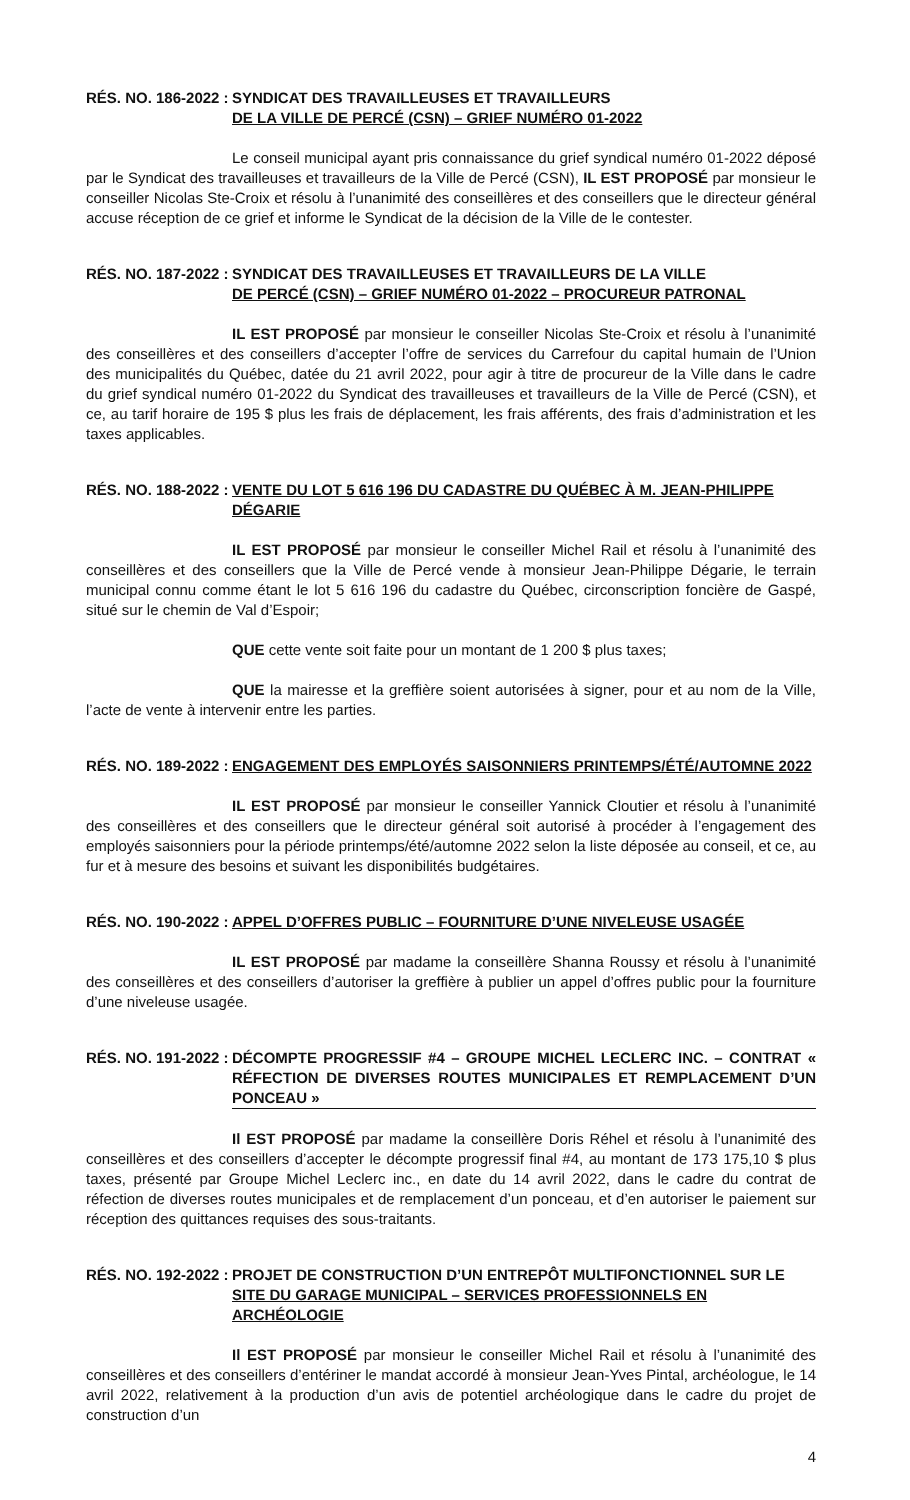RÉS. NO. 186-2022 :
SYNDICAT DES TRAVAILLEUSES ET TRAVAILLEURS
DE LA VILLE DE PERCÉ (CSN) – GRIEF NUMÉRO 01-2022
Le conseil municipal ayant pris connaissance du grief syndical numéro 01-2022 déposé par le Syndicat des travailleuses et travailleurs de la Ville de Percé (CSN), IL EST PROPOSÉ par monsieur le conseiller Nicolas Ste-Croix et résolu à l’unanimité des conseillères et des conseillers que le directeur général accuse réception de ce grief et informe le Syndicat de la décision de la Ville de le contester.
RÉS. NO. 187-2022 :
SYNDICAT DES TRAVAILLEUSES ET TRAVAILLEURS DE LA VILLE
DE PERCÉ (CSN) – GRIEF NUMÉRO 01-2022 – PROCUREUR PATRONAL
IL EST PROPOSÉ par monsieur le conseiller Nicolas Ste-Croix et résolu à l’unanimité des conseillères et des conseillers d’accepter l’offre de services du Carrefour du capital humain de l’Union des municipalités du Québec, datée du 21 avril 2022, pour agir à titre de procureur de la Ville dans le cadre du grief syndical numéro 01-2022 du Syndicat des travailleuses et travailleurs de la Ville de Percé (CSN), et ce, au tarif horaire de 195 $ plus les frais de déplacement, les frais afférents, des frais d’administration et les taxes applicables.
RÉS. NO. 188-2022 :
VENTE DU LOT 5 616 196 DU CADASTRE DU QUÉBEC À M. JEAN-PHILIPPE DÉGARIE
IL EST PROPOSÉ par monsieur le conseiller Michel Rail et résolu à l’unanimité des conseillères et des conseillers que la Ville de Percé vende à monsieur Jean-Philippe Dégarie, le terrain municipal connu comme étant le lot 5 616 196 du cadastre du Québec, circonscription foncière de Gaspé, situé sur le chemin de Val d’Espoir;
QUE cette vente soit faite pour un montant de 1 200 $ plus taxes;
QUE la mairesse et la greffière soient autorisées à signer, pour et au nom de la Ville, l’acte de vente à intervenir entre les parties.
RÉS. NO. 189-2022 :
ENGAGEMENT DES EMPLOYÉS SAISONNIERS PRINTEMPS/ÉTÉ/AUTOMNE 2022
IL EST PROPOSÉ par monsieur le conseiller Yannick Cloutier et résolu à l’unanimité des conseillères et des conseillers que le directeur général soit autorisé à procéder à l’engagement des employés saisonniers pour la période printemps/été/automne 2022 selon la liste déposée au conseil, et ce, au fur et à mesure des besoins et suivant les disponibilités budgétaires.
RÉS. NO. 190-2022 :
APPEL D’OFFRES PUBLIC – FOURNITURE D’UNE NIVELEUSE USAGÉE
IL EST PROPOSÉ par madame la conseillère Shanna Roussy et résolu à l’unanimité des conseillères et des conseillers d’autoriser la greffière à publier un appel d’offres public pour la fourniture d’une niveleuse usagée.
RÉS. NO. 191-2022 :
DÉCOMPTE PROGRESSIF #4 – GROUPE MICHEL LECLERC INC. – CONTRAT « RÉFECTION DE DIVERSES ROUTES MUNICIPALES ET REMPLACEMENT D’UN PONCEAU »
Il EST PROPOSÉ par madame la conseillère Doris Réhel et résolu à l’unanimité des conseillères et des conseillers d’accepter le décompte progressif final #4, au montant de 173 175,10 $ plus taxes, présenté par Groupe Michel Leclerc inc., en date du 14 avril 2022, dans le cadre du contrat de réfection de diverses routes municipales et de remplacement d’un ponceau, et d’en autoriser le paiement sur réception des quittances requises des sous-traitants.
RÉS. NO. 192-2022 :
PROJET DE CONSTRUCTION D’UN ENTREPÔT MULTIFONCTIONNEL SUR LE
SITE DU GARAGE MUNICIPAL – SERVICES PROFESSIONNELS EN ARCHÉOLOGIE
Il EST PROPOSÉ par monsieur le conseiller Michel Rail et résolu à l’unanimité des conseillères et des conseillers d’entériner le mandat accordé à monsieur Jean-Yves Pintal, archéologue, le 14 avril 2022, relativement à la production d’un avis de potentiel archéologique dans le cadre du projet de construction d’un
4